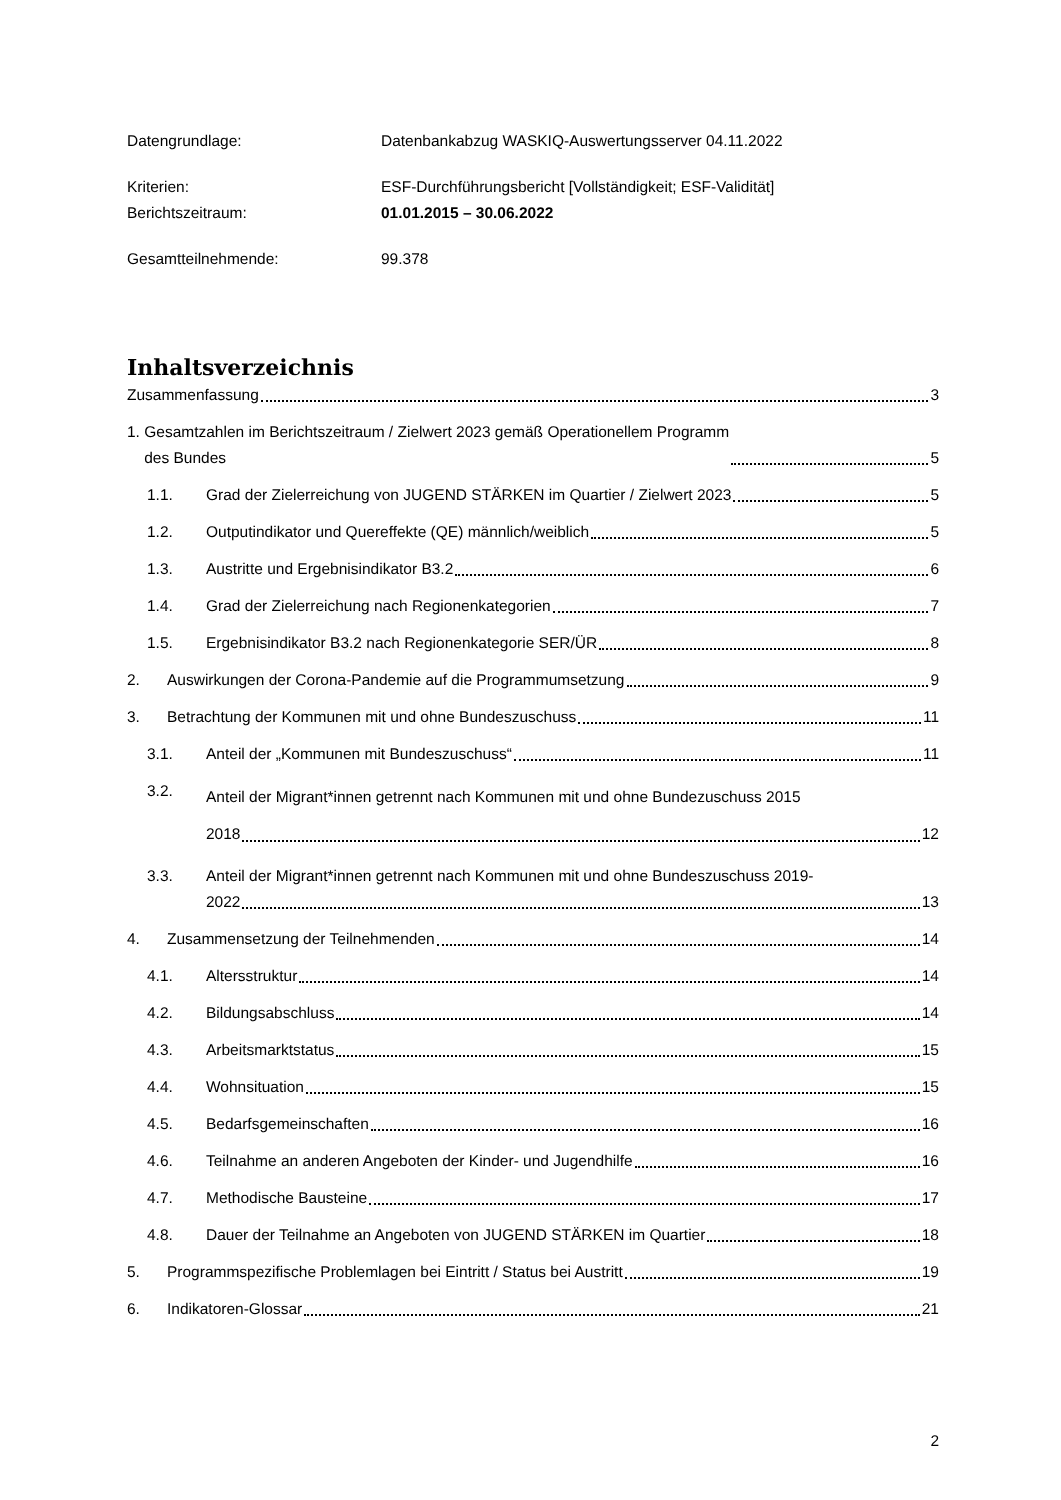Datengrundlage: Datenbankabzug WASKIQ-Auswertungsserver 04.11.2022
Kriterien: ESF-Durchführungsbericht [Vollständigkeit; ESF-Validität]
Berichtszeitraum: 01.01.2015 – 30.06.2022
Gesamtteilnehmende: 99.378
Inhaltsverzeichnis
Zusammenfassung
3
1. Gesamtzahlen im Berichtszeitraum / Zielwert 2023 gemäß Operationellem Programm
des Bundes
5
1.1.
Grad der Zielerreichung von JUGEND STÄRKEN im Quartier / Zielwert 2023
5
1.2.
Outputindikator und Quereffekte (QE) männlich/weiblich
5
1.3.
Austritte und Ergebnisindikator B3.2
6
1.4.
Grad der Zielerreichung nach Regionenkategorien
7
1.5.
Ergebnisindikator B3.2 nach Regionenkategorie SER/ÜR
8
2.
Auswirkungen der Corona-Pandemie auf die Programmumsetzung
9
3.
Betrachtung der Kommunen mit und ohne Bundeszuschuss
11
3.1.
Anteil der „Kommunen mit Bundeszuschuss“
11
3.2.
Anteil der Migrant*innen getrennt nach Kommunen mit und ohne Bundezuschuss 2015
2018 12
3.3. Anteil der Migrant*innen getrennt nach Kommunen mit und ohne Bundeszuschuss 2019-
2022 13
4.
Zusammensetzung der Teilnehmenden
14
4.1.
Altersstruktur
14
4.2.
Bildungsabschluss
14
4.3.
Arbeitsmarktstatus
15
4.4.
Wohnsituation
15
4.5.
Bedarfsgemeinschaften
16
4.6.
Teilnahme an anderen Angeboten der Kinder- und Jugendhilfe
16
4.7.
Methodische Bausteine
17
4.8.
Dauer der Teilnahme an Angeboten von JUGEND STÄRKEN im Quartier
18
5.
Programmspezifische Problemlagen bei Eintritt / Status bei Austritt
19
6.
Indikatoren-Glossar
21
2